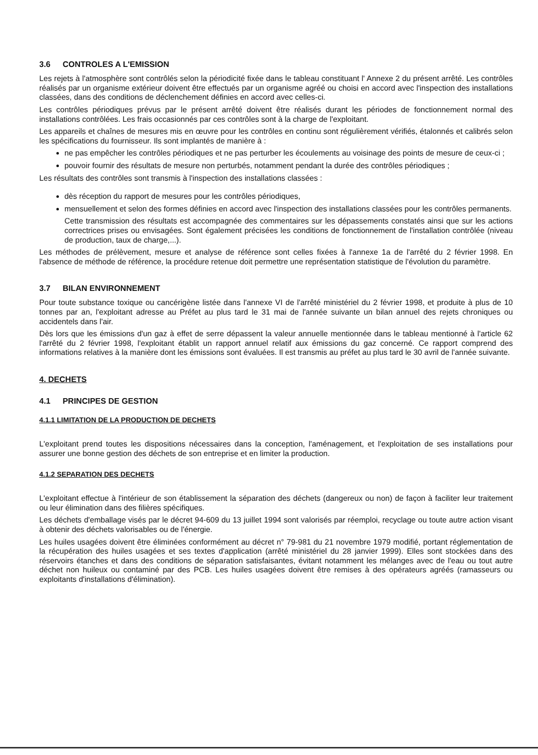3.6 CONTROLES A L'EMISSION
Les rejets à l'atmosphère sont contrôlés selon la périodicité fixée dans le tableau constituant l' Annexe 2 du présent arrêté. Les contrôles réalisés par un organisme extérieur doivent être effectués par un organisme agréé ou choisi en accord avec l'inspection des installations classées, dans des conditions de déclenchement définies en accord avec celles-ci.
Les contrôles périodiques prévus par le présent arrêté doivent être réalisés durant les périodes de fonctionnement normal des installations contrôlées. Les frais occasionnés par ces contrôles sont à la charge de l'exploitant.
Les appareils et chaînes de mesures mis en œuvre pour les contrôles en continu sont régulièrement vérifiés, étalonnés et calibrés selon les spécifications du fournisseur. Ils sont implantés de manière à :
ne pas empêcher les contrôles périodiques et ne pas perturber les écoulements au voisinage des points de mesure de ceux-ci ;
pouvoir fournir des résultats de mesure non perturbés, notamment pendant la durée des contrôles périodiques ;
Les résultats des contrôles sont transmis à l'inspection des installations classées :
dès réception du rapport de mesures pour les contrôles périodiques,
mensuellement et selon des formes définies en accord avec l'inspection des installations classées pour les contrôles permanents.
Cette transmission des résultats est accompagnée des commentaires sur les dépassements constatés ainsi que sur les actions correctrices prises ou envisagées. Sont également précisées les conditions de fonctionnement de l'installation contrôlée (niveau de production, taux de charge,...).
Les méthodes de prélèvement, mesure et analyse de référence sont celles fixées à l'annexe 1a de l'arrêté du 2 février 1998. En l'absence de méthode de référence, la procédure retenue doit permettre une représentation statistique de l'évolution du paramètre.
3.7 BILAN ENVIRONNEMENT
Pour toute substance toxique ou cancérigène listée dans l'annexe VI de l'arrêté ministériel du 2 février 1998, et produite à plus de 10 tonnes par an, l'exploitant adresse au Préfet au plus tard le 31 mai de l'année suivante un bilan annuel des rejets chroniques ou accidentels dans l'air.
Dès lors que les émissions d'un gaz à effet de serre dépassent la valeur annuelle mentionnée dans le tableau mentionné à l'article 62 l'arrêté du 2 février 1998, l'exploitant établit un rapport annuel relatif aux émissions du gaz concerné. Ce rapport comprend des informations relatives à la manière dont les émissions sont évaluées. Il est transmis au préfet au plus tard le 30 avril de l'année suivante.
4. DECHETS
4.1 PRINCIPES DE GESTION
4.1.1 LIMITATION DE LA PRODUCTION DE DECHETS
L'exploitant prend toutes les dispositions nécessaires dans la conception, l'aménagement, et l'exploitation de ses installations pour assurer une bonne gestion des déchets de son entreprise et en limiter la production.
4.1.2 SEPARATION DES DECHETS
L'exploitant effectue à l'intérieur de son établissement la séparation des déchets (dangereux ou non) de façon à faciliter leur traitement ou leur élimination dans des filières spécifiques.
Les déchets d'emballage visés par le décret 94-609 du 13 juillet 1994 sont valorisés par réemploi, recyclage ou toute autre action visant à obtenir des déchets valorisables ou de l'énergie.
Les huiles usagées doivent être éliminées conformément au décret n° 79-981 du 21 novembre 1979 modifié, portant réglementation de la récupération des huiles usagées et ses textes d'application (arrêté ministériel du 28 janvier 1999). Elles sont stockées dans des réservoirs étanches et dans des conditions de séparation satisfaisantes, évitant notamment les mélanges avec de l'eau ou tout autre déchet non huileux ou contaminé par des PCB. Les huiles usagées doivent être remises à des opérateurs agréés (ramasseurs ou exploitants d'installations d'élimination).